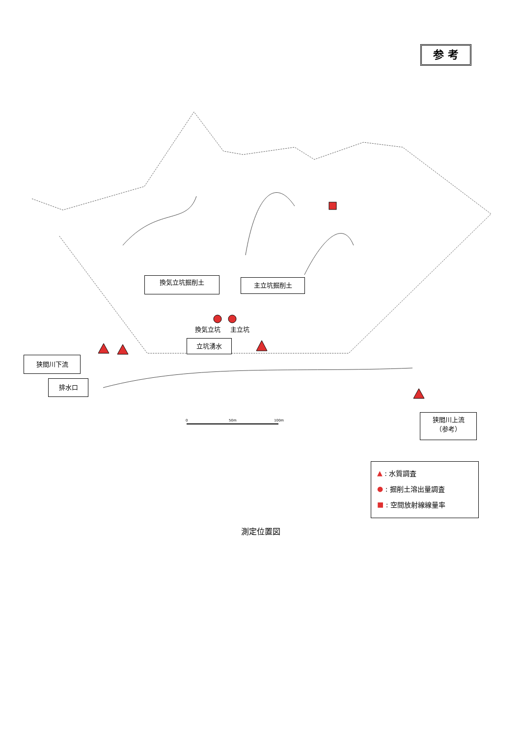参 考
換気立坑掘削土 主立坑掘削土
換気立坑 主立坑
立坑湧水
狭間川下流
排水口
0 50m 100m
狭間川上流
（参考）
▲ : 水質調査
● : 掘削土溶出量調査
■ : 空間放射線線量率
測定位置図